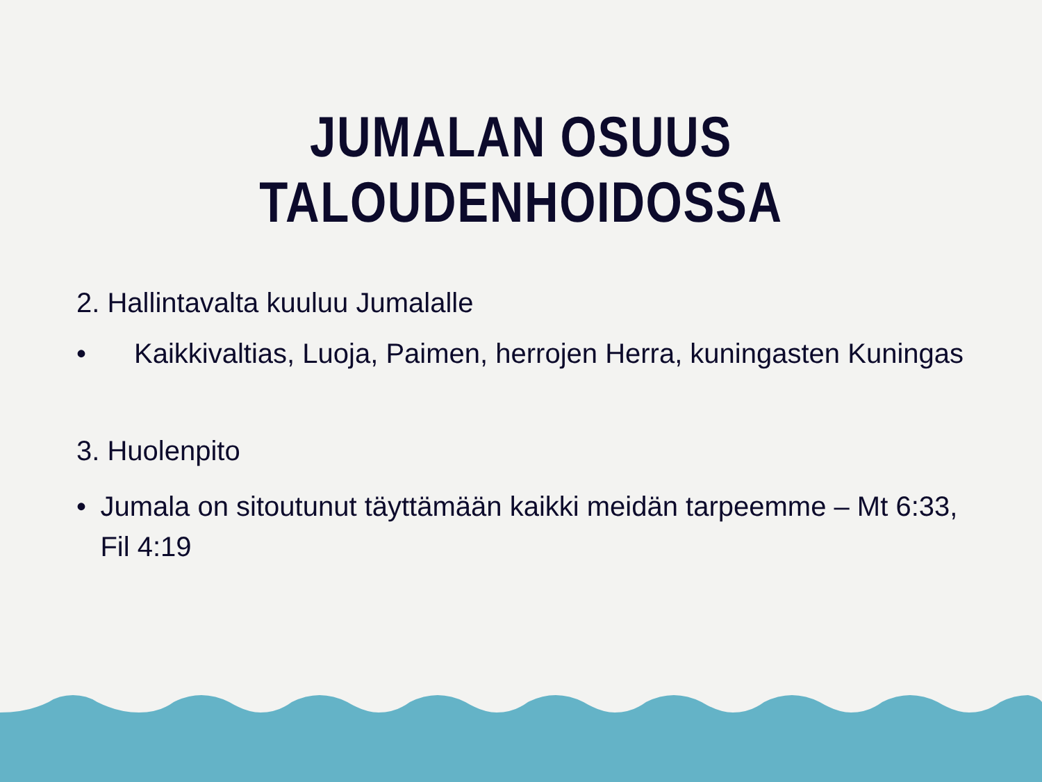JUMALAN OSUUS TALOUDENHOIDOSSA
2. Hallintavalta kuuluu Jumalalle
• Kaikkivaltias, Luoja, Paimen, herrojen Herra, kuningasten Kuningas
3. Huolenpito
• Jumala on sitoutunut täyttämään kaikki meidän tarpeemme – Mt 6:33, Fil 4:19